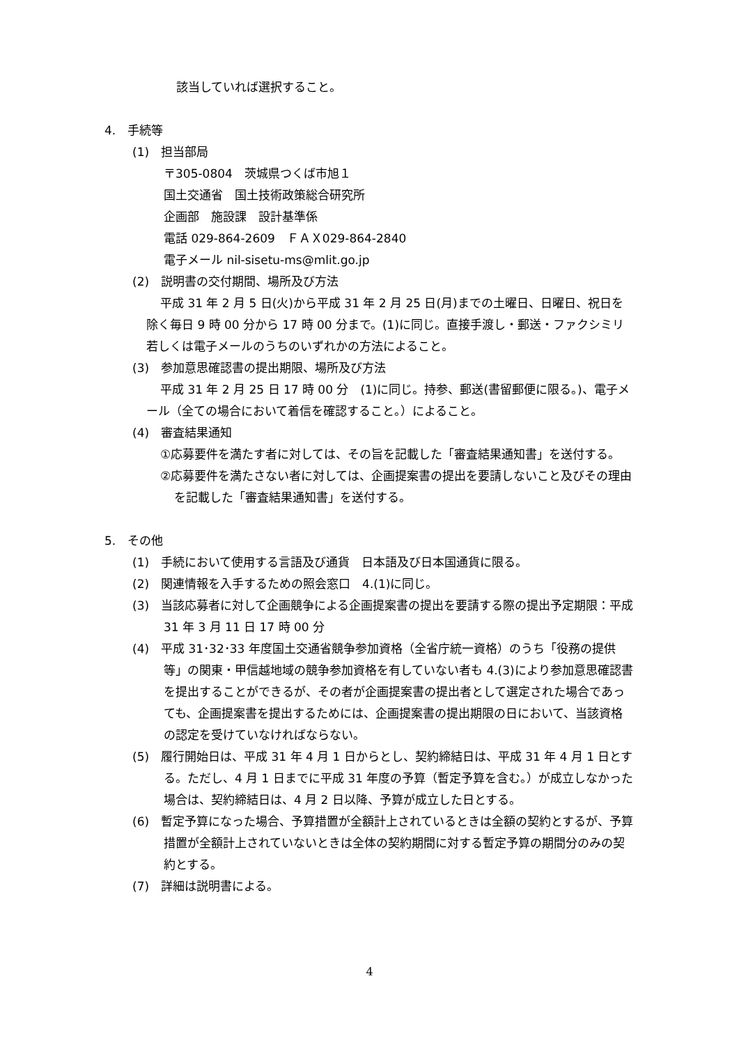該当していれば選択すること。
4.　手続等
(1)　担当部局
〒305-0804　茨城県つくば市旭１
国土交通省　国土技術政策総合研究所
企画部　施設課　設計基準係
電話 029-864-2609　ＦＡＸ029-864-2840
電子メール nil-sisetu-ms@mlit.go.jp
(2)　説明書の交付期間、場所及び方法
平成 31 年 2 月 5 日(火)から平成 31 年 2 月 25 日(月)までの土曜日、日曜日、祝日を除く毎日 9 時 00 分から 17 時 00 分まで。(1)に同じ。直接手渡し・郵送・ファクシミリ若しくは電子メールのうちのいずれかの方法によること。
(3)　参加意思確認書の提出期限、場所及び方法
平成 31 年 2 月 25 日 17 時 00 分　(1)に同じ。持参、郵送(書留郵便に限る。)、電子メール（全ての場合において着信を確認すること。）によること。
(4)　審査結果通知
①応募要件を満たす者に対しては、その旨を記載した「審査結果通知書」を送付する。
②応募要件を満たさない者に対しては、企画提案書の提出を要請しないこと及びその理由を記載した「審査結果通知書」を送付する。
5.　その他
(1)　手続において使用する言語及び通貨　日本語及び日本国通貨に限る。
(2)　関連情報を入手するための照会窓口　4.(1)に同じ。
(3)　当該応募者に対して企画競争による企画提案書の提出を要請する際の提出予定期限：平成 31 年 3 月 11 日 17 時 00 分
(4)　平成 31･32･33 年度国土交通省競争参加資格（全省庁統一資格）のうち「役務の提供等」の関東・甲信越地域の競争参加資格を有していない者も 4.(3)により参加意思確認書を提出することができるが、その者が企画提案書の提出者として選定された場合であっても、企画提案書を提出するためには、企画提案書の提出期限の日において、当該資格の認定を受けていなければならない。
(5)　履行開始日は、平成 31 年 4 月 1 日からとし、契約締結日は、平成 31 年 4 月 1 日とする。ただし、4 月 1 日までに平成 31 年度の予算（暫定予算を含む。）が成立しなかった場合は、契約締結日は、4 月 2 日以降、予算が成立した日とする。
(6)　暫定予算になった場合、予算措置が全額計上されているときは全額の契約とするが、予算措置が全額計上されていないときは全体の契約期間に対する暫定予算の期間分のみの契約とする。
(7)　詳細は説明書による。
4